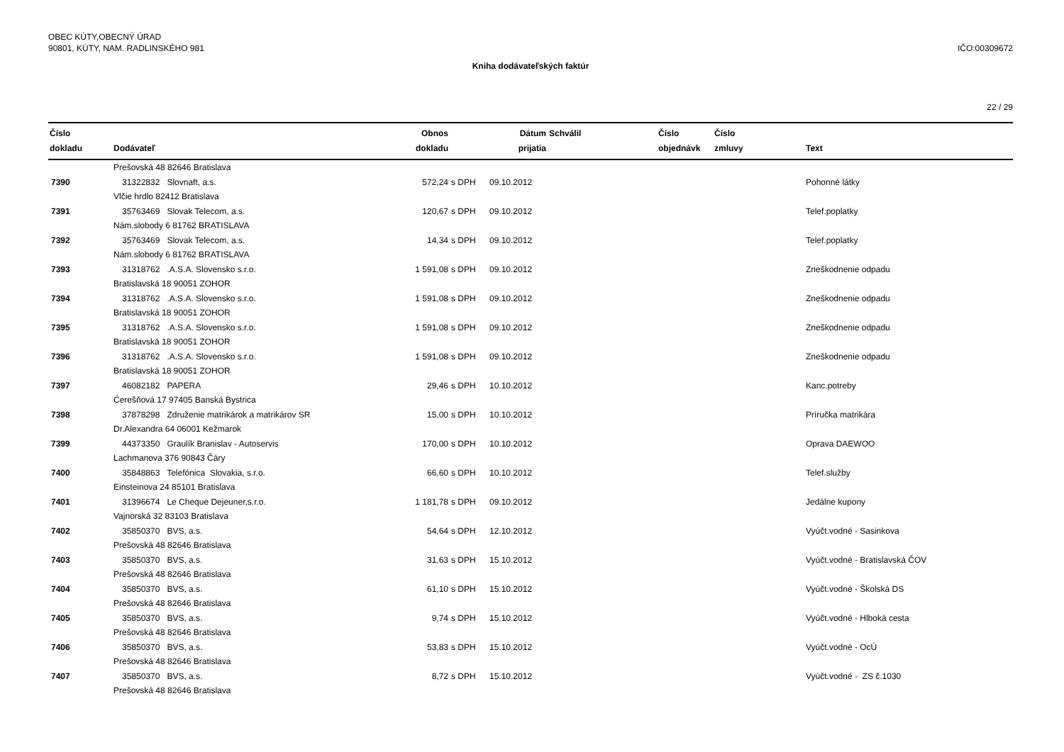OBEC KÚTY,OBECNÝ ÚRAD
90801, KÚTY, NAM. RADLINSKÉHO 981
IČO:00309672
Kniha dodávateľských faktúr
22 / 29
| Číslo dokladu | Dodávateľ | Obnos dokladu | | Dátum prijatia | Schválil | Číslo objednávk | Číslo zmluvy | Text |
| --- | --- | --- | --- | --- | --- | --- | --- | --- |
| | Prešovská 48 82646 Bratislava | | | | | | | |
| 7390 | 31322832 Slovnaft, a.s. | 572,24 | s DPH | 09.10.2012 | | | | Pohonné látky |
| | Vlčie hrdlo 82412 Bratislava | | | | | | | |
| 7391 | 35763469 Slovak Telecom, a.s. | 120,67 | s DPH | 09.10.2012 | | | | Telef.poplatky |
| | Nám.slobody 6 81762 BRATISLAVA | | | | | | | |
| 7392 | 35763469 Slovak Telecom, a.s. | 14,34 | s DPH | 09.10.2012 | | | | Telef.poplatky |
| | Nám.slobody 6 81762 BRATISLAVA | | | | | | | |
| 7393 | 31318762 .A.S.A. Slovensko s.r.o. | 1 591,08 | s DPH | 09.10.2012 | | | | Zneškodnenie odpadu |
| | Bratislavská 18 90051 ZOHOR | | | | | | | |
| 7394 | 31318762 .A.S.A. Slovensko s.r.o. | 1 591,08 | s DPH | 09.10.2012 | | | | Zneškodnenie odpadu |
| | Bratislavská 18 90051 ZOHOR | | | | | | | |
| 7395 | 31318762 .A.S.A. Slovensko s.r.o. | 1 591,08 | s DPH | 09.10.2012 | | | | Zneškodnenie odpadu |
| | Bratislavská 18 90051 ZOHOR | | | | | | | |
| 7396 | 31318762 .A.S.A. Slovensko s.r.o. | 1 591,08 | s DPH | 09.10.2012 | | | | Zneškodnenie odpadu |
| | Bratislavská 18 90051 ZOHOR | | | | | | | |
| 7397 | 46082182 PAPERA | 29,46 | s DPH | 10.10.2012 | | | | Kanc.potreby |
| | Ćerešňová 17 97405 Banská Bystrica | | | | | | | |
| 7398 | 37878298 Združenie matrikárok a matrikárov SR | 15,00 | s DPH | 10.10.2012 | | | | Príručka matrikára |
| | Dr.Alexandra 64 06001 Kežmarok | | | | | | | |
| 7399 | 44373350 Graulík Branislav - Autoservis | 170,00 | s DPH | 10.10.2012 | | | | Oprava DAEWOO |
| | Lachmanova 376 90843 Čáry | | | | | | | |
| 7400 | 35848863 Telefónica Slovakia, s.r.o. | 66,60 | s DPH | 10.10.2012 | | | | Telef.služby |
| | Einsteinova 24 85101 Bratislava | | | | | | | |
| 7401 | 31396674 Le Cheque Dejeuner,s.r.o. | 1 181,78 | s DPH | 09.10.2012 | | | | Jedálne kupony |
| | Vajnorská 32 83103 Bratislava | | | | | | | |
| 7402 | 35850370 BVS, a.s. | 54,64 | s DPH | 12.10.2012 | | | | Vyúčt.vodné - Sasinkova |
| | Prešovská 48 82646 Bratislava | | | | | | | |
| 7403 | 35850370 BVS, a.s. | 31,63 | s DPH | 15.10.2012 | | | | Vyúčt.vodné - Bratislavská ČOV |
| | Prešovská 48 82646 Bratislava | | | | | | | |
| 7404 | 35850370 BVS, a.s. | 61,10 | s DPH | 15.10.2012 | | | | Vyúčt.vodné - Školská DS |
| | Prešovská 48 82646 Bratislava | | | | | | | |
| 7405 | 35850370 BVS, a.s. | 9,74 | s DPH | 15.10.2012 | | | | Vyúčt.vodné - Hlboká cesta |
| | Prešovská 48 82646 Bratislava | | | | | | | |
| 7406 | 35850370 BVS, a.s. | 53,83 | s DPH | 15.10.2012 | | | | Vyúčt.vodné - OcÚ |
| | Prešovská 48 82646 Bratislava | | | | | | | |
| 7407 | 35850370 BVS, a.s. | 8,72 | s DPH | 15.10.2012 | | | | Vyúčt.vodné - ZS č.1030 |
| | Prešovská 48 82646 Bratislava | | | | | | | |